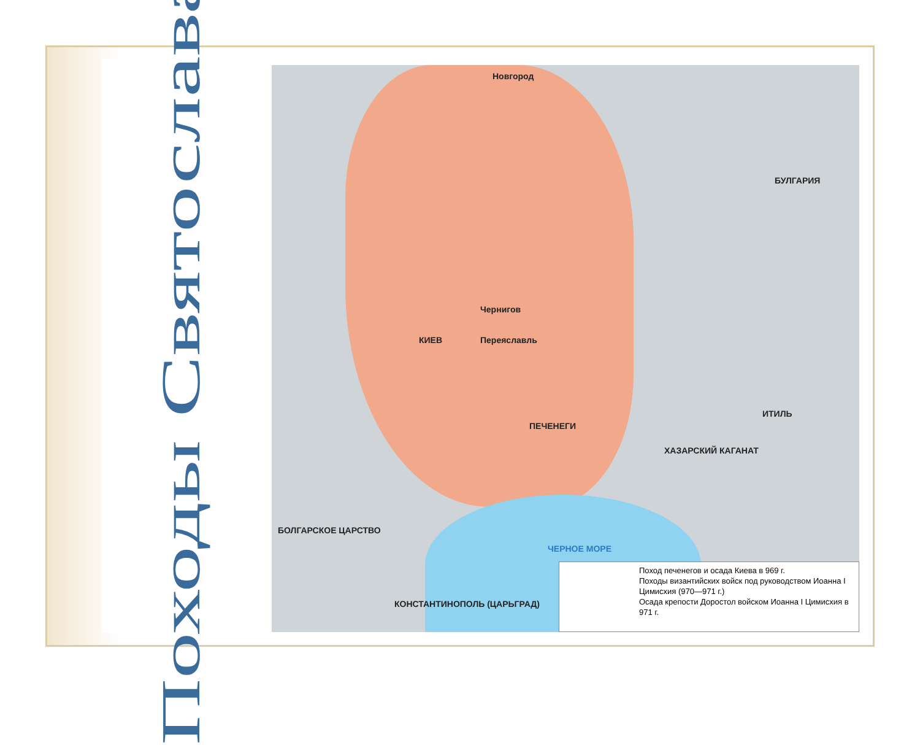Походы Святослава
Новгород
КИЕВ Переяславль
Чернигов
ИТИЛЬ
БУЛГАРИЯ
ХАЗАРСКИЙ КАГАНАТ
ЧЕРНОЕ МОРЕ
КОНСТАНТИНОПОЛЬ (ЦАРЬГРАД)
БОЛГАРСКОЕ ЦАРСТВО
ПЕЧЕНЕГИ
Поход печенегов и осада Киева в 969 г.
Походы византийских войск под руководством Иоанна I Цимисхия (970—971 г.)
Осада крепости Доростол войском Иоанна I Цимисхия в 971 г.